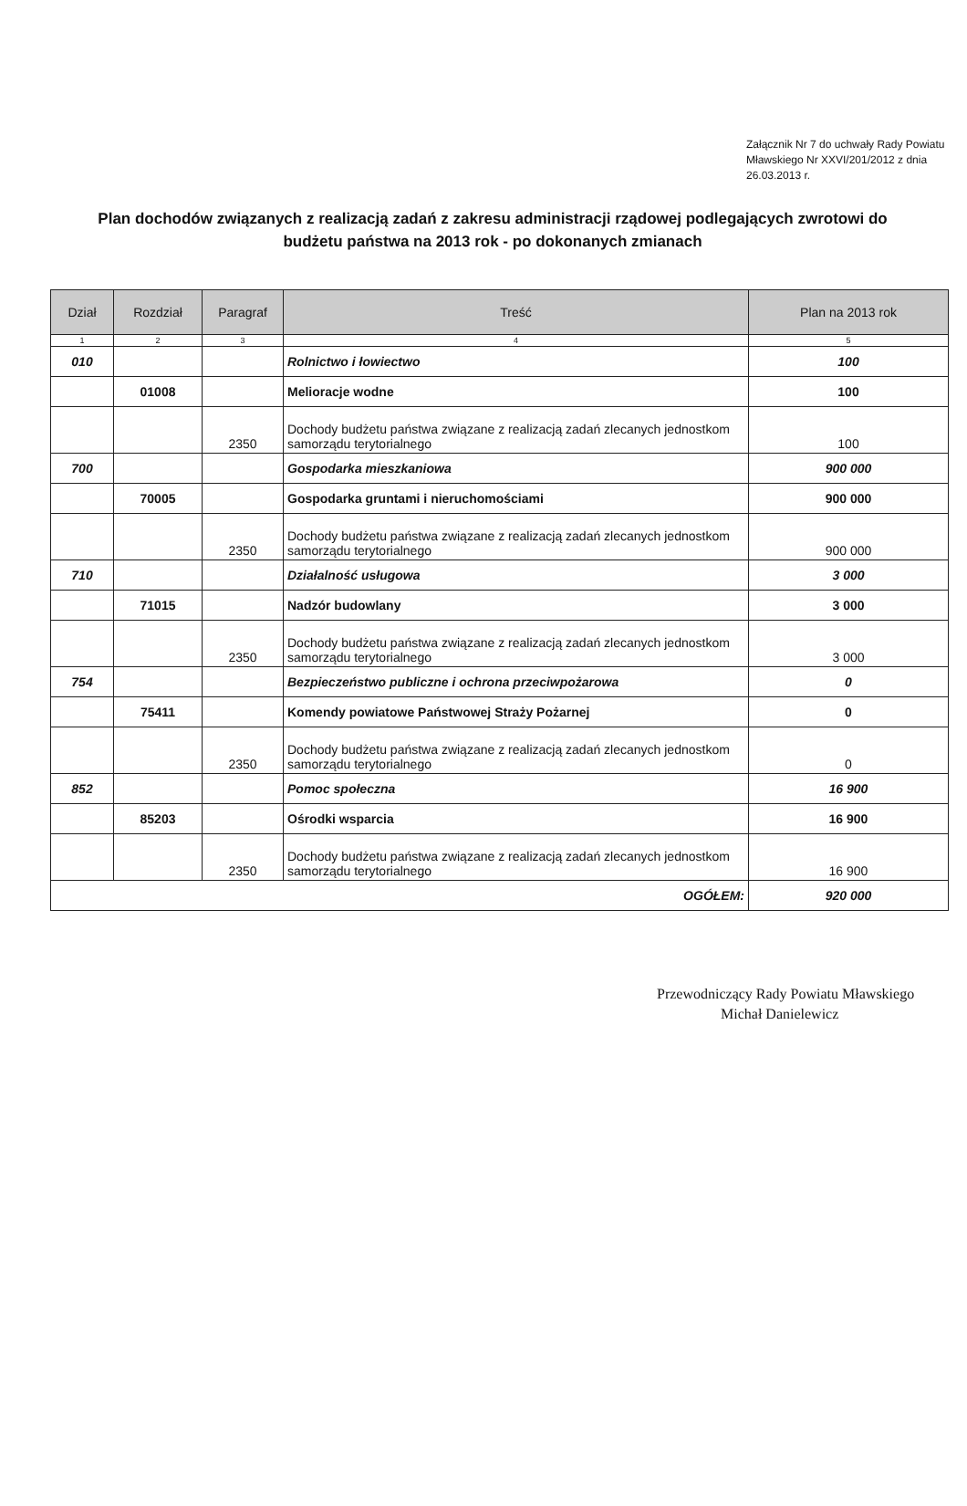Załącznik Nr 7 do uchwały Rady Powiatu Mławskiego Nr XXVI/201/2012 z dnia 26.03.2013 r.
Plan dochodów związanych z realizacją zadań z zakresu administracji rządowej podlegających zwrotowi do budżetu państwa na 2013 rok - po dokonanych zmianach
| Dział | Rozdział | Paragraf | Treść | Plan na 2013 rok |
| --- | --- | --- | --- | --- |
| 1 | 2 | 3 | 4 | 5 |
| 010 | | | Rolnictwo i łowiectwo | 100 |
| | 01008 | | Melioracje wodne | 100 |
| | | 2350 | Dochody budżetu państwa związane z realizacją zadań zlecanych jednostkom samorządu terytorialnego | 100 |
| 700 | | | Gospodarka mieszkaniowa | 900 000 |
| | 70005 | | Gospodarka gruntami i nieruchomościami | 900 000 |
| | | 2350 | Dochody budżetu państwa związane z realizacją zadań zlecanych jednostkom samorządu terytorialnego | 900 000 |
| 710 | | | Działalność usługowa | 3 000 |
| | 71015 | | Nadzór budowlany | 3 000 |
| | | 2350 | Dochody budżetu państwa związane z realizacją zadań zlecanych jednostkom samorządu terytorialnego | 3 000 |
| 754 | | | Bezpieczeństwo publiczne i ochrona przeciwpożarowa | 0 |
| | 75411 | | Komendy powiatowe Państwowej Straży Pożarnej | 0 |
| | | 2350 | Dochody budżetu państwa związane z realizacją zadań zlecanych jednostkom samorządu terytorialnego | 0 |
| 852 | | | Pomoc społeczna | 16 900 |
| | 85203 | | Ośrodki wsparcia | 16 900 |
| | | 2350 | Dochody budżetu państwa związane z realizacją zadań zlecanych jednostkom samorządu terytorialnego | 16 900 |
| OGÓŁEM: | | | | 920 000 |
Przewodniczący Rady Powiatu Mławskiego
Michał Danielewicz